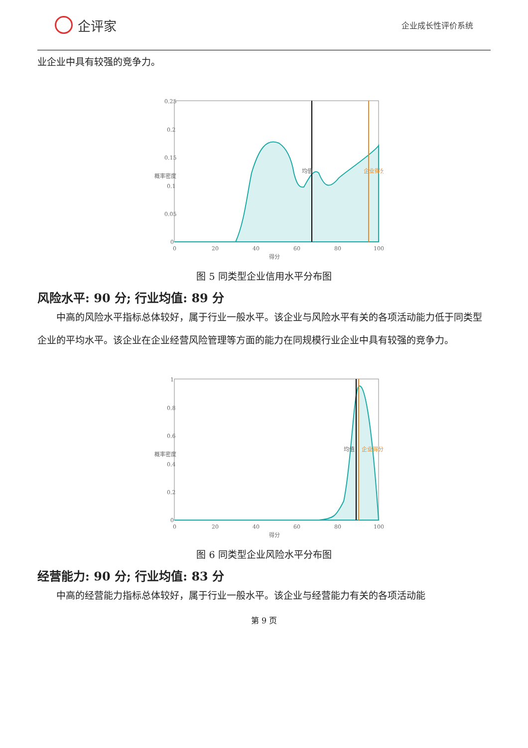企评家
企业成长性评价系统
业企业中具有较强的竞争力。
0.25
0.2
0.15
0.1
0.05
0
0
20
40
60
80
100
得分
概率密度
均值
企业得分
图 5 同类型企业信用水平分布图
风险水平: 90 分; 行业均值: 89 分
中高的风险水平指标总体较好，属于行业一般水平。该企业与风险水平有关的各项活动能力低于同类型企业的平均水平。该企业在企业经营风险管理等方面的能力在同规模行业企业中具有较强的竞争力。
1
0.8
0.6
0.4
0.2
0
0
20
40
60
80
100
得分
概率密度
均值
企业得分
图 6 同类型企业风险水平分布图
经营能力: 90 分; 行业均值: 83 分
中高的经营能力指标总体较好，属于行业一般水平。该企业与经营能力有关的各项活动能
第 9 页